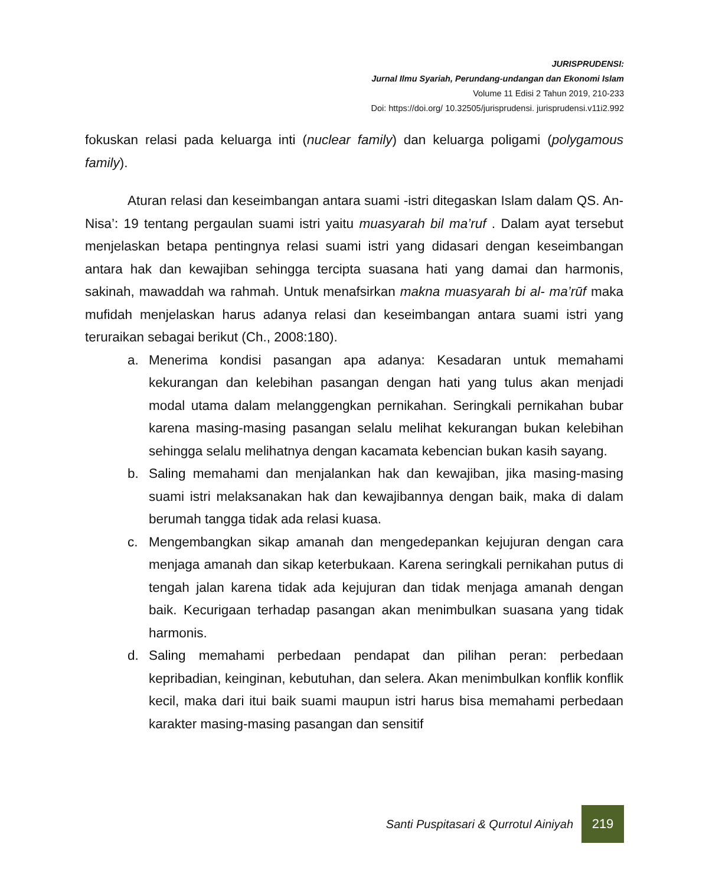JURISPRUDENSI:
Jurnal Ilmu Syariah, Perundang-undangan dan Ekonomi Islam
Volume 11 Edisi 2 Tahun 2019, 210-233
Doi: https://doi.org/ 10.32505/jurisprudensi. jurisprudensi.v11i2.992
fokuskan relasi pada keluarga inti (nuclear family) dan keluarga poligami (polygamous family).
Aturan relasi dan keseimbangan antara suami -istri ditegaskan Islam dalam QS. An- Nisa’: 19 tentang pergaulan suami istri yaitu muasyarah bil ma’ruf . Dalam ayat tersebut menjelaskan betapa pentingnya relasi suami istri yang didasari dengan keseimbangan antara hak dan kewajiban sehingga tercipta suasana hati yang damai dan harmonis, sakinah, mawaddah wa rahmah. Untuk menafsirkan makna muasyarah bi al- ma’rūf maka mufidah menjelaskan harus adanya relasi dan keseimbangan antara suami istri yang teruraikan sebagai berikut (Ch., 2008:180).
a. Menerima kondisi pasangan apa adanya: Kesadaran untuk memahami kekurangan dan kelebihan pasangan dengan hati yang tulus akan menjadi modal utama dalam melanggengkan pernikahan. Seringkali pernikahan bubar karena masing-masing pasangan selalu melihat kekurangan bukan kelebihan sehingga selalu melihatnya dengan kacamata kebencian bukan kasih sayang.
b. Saling memahami dan menjalankan hak dan kewajiban, jika masing-masing suami istri melaksanakan hak dan kewajibannya dengan baik, maka di dalam berumah tangga tidak ada relasi kuasa.
c. Mengembangkan sikap amanah dan mengedepankan kejujuran dengan cara menjaga amanah dan sikap keterbukaan. Karena seringkali pernikahan putus di tengah jalan karena tidak ada kejujuran dan tidak menjaga amanah dengan baik. Kecurigaan terhadap pasangan akan menimbulkan suasana yang tidak harmonis.
d. Saling memahami perbedaan pendapat dan pilihan peran: perbedaan kepribadian, keinginan, kebutuhan, dan selera. Akan menimbulkan konflik konflik kecil, maka dari itui baik suami maupun istri harus bisa memahami perbedaan karakter masing-masing pasangan dan sensitif
Santi Puspitasari & Qurrotul Ainiyah 219